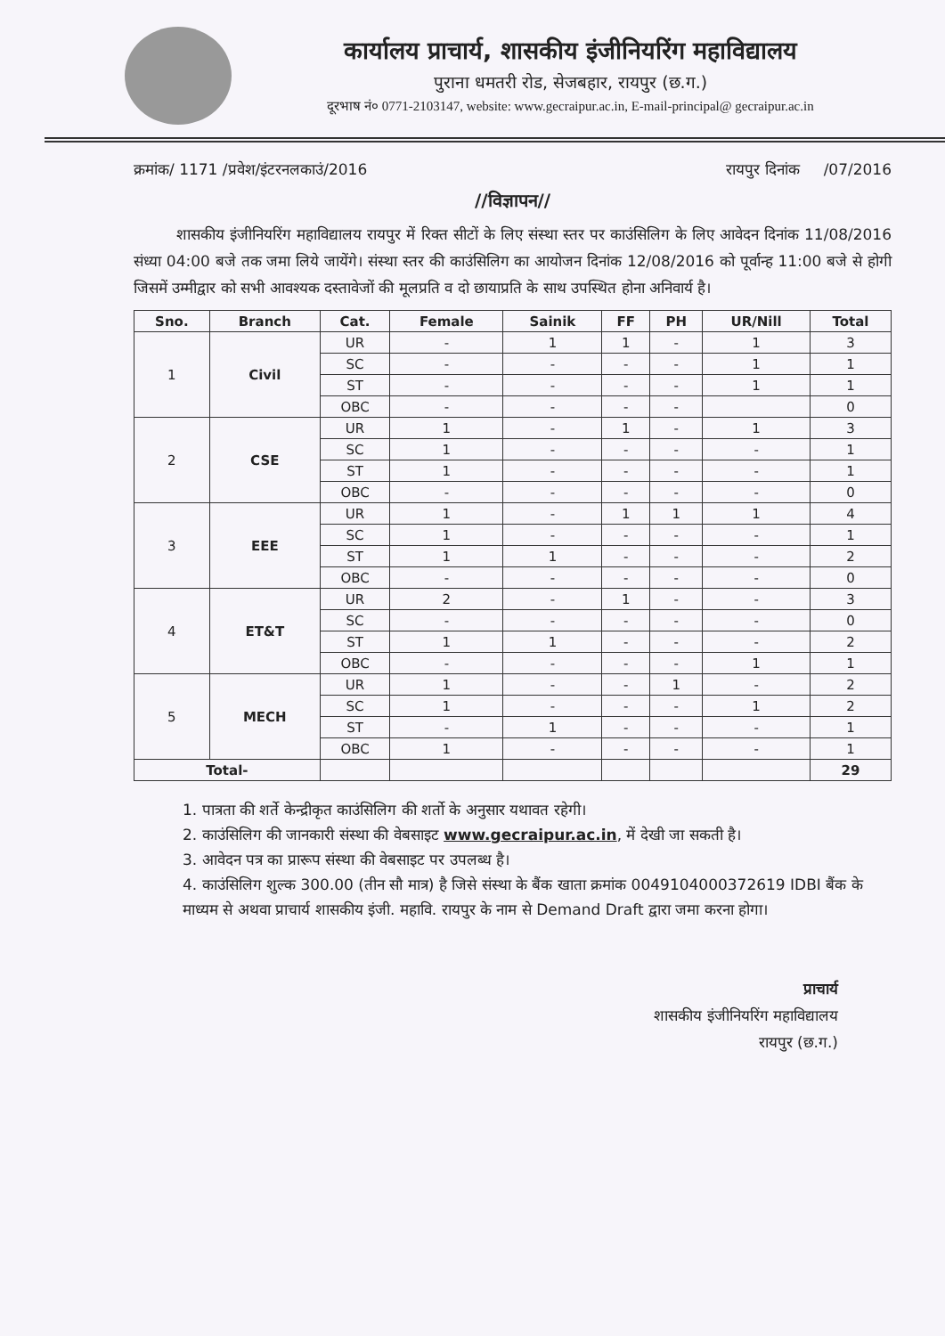कार्यालय प्राचार्य, शासकीय इंजीनियरिंग महाविद्यालय
पुराना धमतरी रोड, सेजबहार, रायपुर (छ.ग.)
दूरभाष नं० 0771-2103147, website: www.gecraipur.ac.in, E-mail-principal@ gecraipur.ac.in
क्रमांक/ 1171 /प्रवेश/इंटरनलकाउं/2016 रायपुर दिनांक /07/2016
//विज्ञापन//
शासकीय इंजीनियरिंग महाविद्यालय रायपुर में रिक्त सीटों के लिए संस्था स्तर पर काउंसिलिग के लिए आवेदन दिनांक 11/08/2016 संध्या 04:00 बजे तक जमा लिये जायेंगे। संस्था स्तर की काउंसिलिग का आयोजन दिनांक 12/08/2016 को पूर्वान्ह 11:00 बजे से होगी जिसमें उम्मीद्वार को सभी आवश्यक दस्तावेजों की मूलप्रति व दो छायाप्रति के साथ उपस्थित होना अनिवार्य है।
| Sno. | Branch | Cat. | Female | Sainik | FF | PH | UR/Nill | Total |
| --- | --- | --- | --- | --- | --- | --- | --- | --- |
| 1 | Civil | UR | - | 1 | 1 | - | 1 | 3 |
| | | SC | - | - | - | - | 1 | 1 |
| | | ST | - | - | - | - | 1 | 1 |
| | | OBC | - | - | - | - | | 0 |
| 2 | CSE | UR | 1 | - | 1 | - | 1 | 3 |
| | | SC | 1 | - | - | - | - | 1 |
| | | ST | 1 | - | - | - | - | 1 |
| | | OBC | - | - | - | - | - | 0 |
| 3 | EEE | UR | 1 | - | 1 | 1 | 1 | 4 |
| | | SC | 1 | - | - | - | - | 1 |
| | | ST | 1 | 1 | - | - | - | 2 |
| | | OBC | - | - | - | - | - | 0 |
| 4 | ET&T | UR | 2 | - | 1 | - | - | 3 |
| | | SC | - | - | - | - | - | 0 |
| | | ST | 1 | 1 | - | - | - | 2 |
| | | OBC | - | - | - | - | 1 | 1 |
| 5 | MECH | UR | 1 | - | - | 1 | - | 2 |
| | | SC | 1 | - | - | - | 1 | 2 |
| | | ST | - | 1 | - | - | - | 1 |
| | | OBC | 1 | - | - | - | - | 1 |
| Total- | | | | | | | | 29 |
1. पात्रता की शर्ते केन्द्रीकृत काउंसिलिग की शर्तो के अनुसार यथावत रहेगी।
2. काउंसिलिग की जानकारी संस्था की वेबसाइट www.gecraipur.ac.in, में देखी जा सकती है।
3. आवेदन पत्र का प्रारूप संस्था की वेबसाइट पर उपलब्ध है।
4. काउंसिलिग शुल्क 300.00 (तीन सौ मात्र) है जिसे संस्था के बैंक खाता क्रमांक 0049104000372619 IDBI बैंक के माध्यम से अथवा प्राचार्य शासकीय इंजी. महावि. रायपुर के नाम से Demand Draft द्वारा जमा करना होगा।
प्राचार्य
शासकीय इंजीनियरिंग महाविद्यालय
रायपुर (छ.ग.)